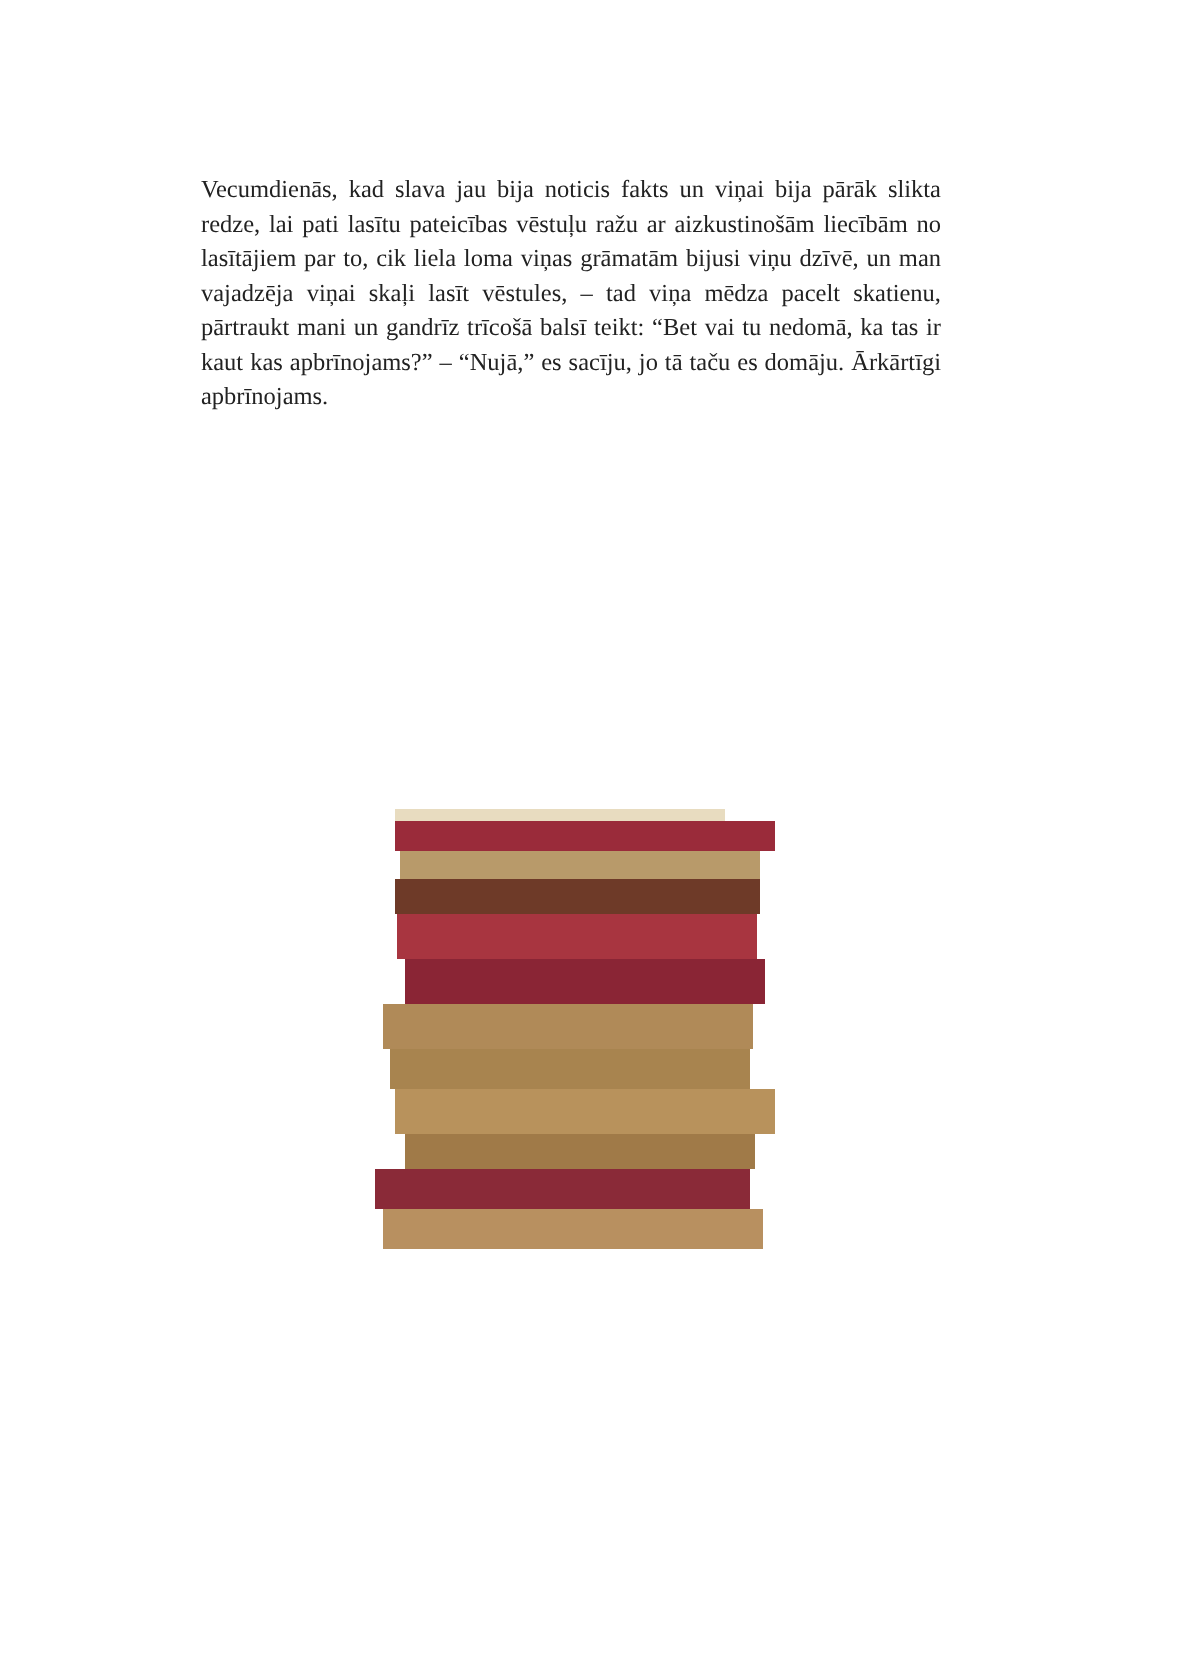Vecumdienās, kad slava jau bija noticis fakts un viņai bija pārāk slikta redze, lai pati lasītu pateicības vēstuļu ražu ar aizkustino­šām liecībām no lasītājiem par to, cik liela loma viņas grāmatām bijusi viņu dzīvē, un man vajadzēja viņai skaļi lasīt vēstules, – tad viņa mēdza pacelt skatienu, pārtraukt mani un gandrīz trī­cošā balsī teikt: “Bet vai tu nedomā, ka tas ir kaut kas apbrī­nojams?” – “Nujā,” es sacīju, jo tā taču es domāju. Ārkārtīgi apbrīnojams.